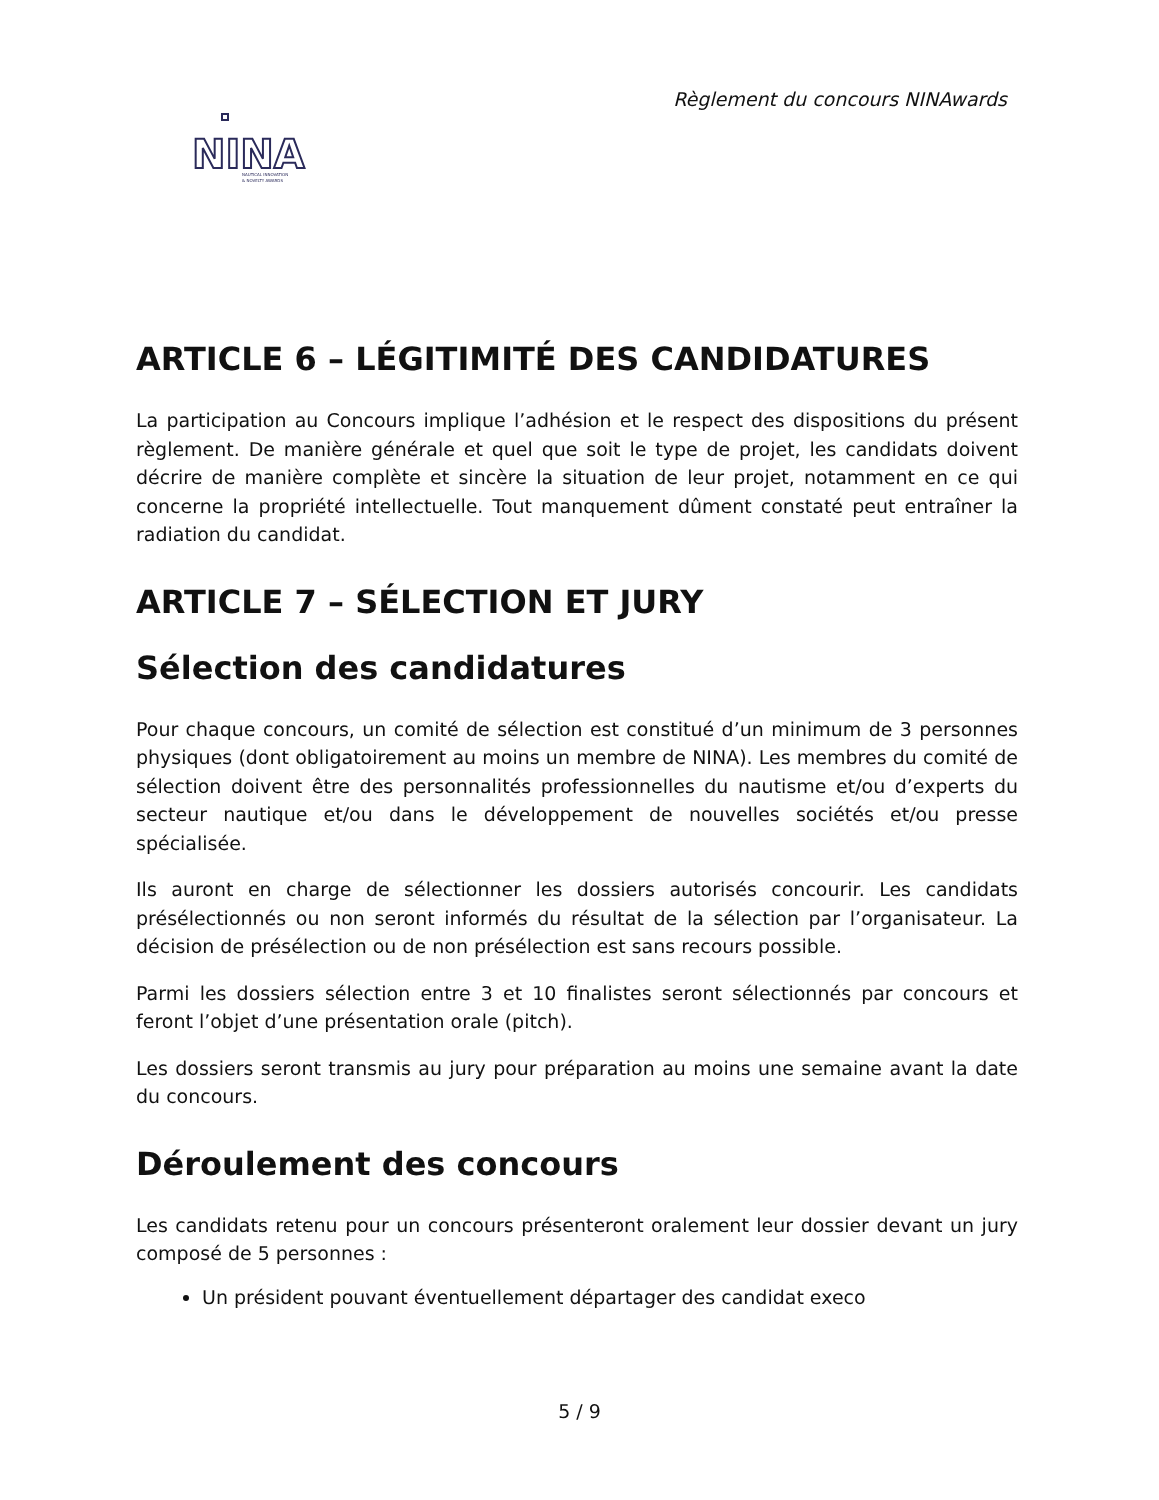Règlement du concours NINAwards
NINA
NAUTICAL INNOVATION
& NOVELTY AWARDS
ARTICLE 6 – LÉGITIMITÉ DES CANDIDATURES
La participation au Concours implique l’adhésion et le respect des dispositions du présent règlement. De manière générale et quel que soit le type de projet, les candidats doivent décrire de manière complète et sincère la situation de leur projet, notamment en ce qui concerne la propriété intellectuelle. Tout manquement dûment constaté peut entraîner la radiation du candidat.
ARTICLE 7 – SÉLECTION ET JURY
Sélection des candidatures
Pour chaque concours, un comité de sélection est constitué d’un minimum de 3 personnes physiques (dont obligatoirement au moins un membre de NINA). Les membres du comité de sélection doivent être des personnalités professionnelles du nautisme et/ou d’experts du secteur nautique et/ou dans le développement de nouvelles sociétés et/ou presse spécialisée.
Ils auront en charge de sélectionner les dossiers autorisés concourir. Les candidats présélectionnés ou non seront informés du résultat de la sélection par l’organisateur. La décision de présélection ou de non présélection est sans recours possible.
Parmi les dossiers sélection entre 3 et 10 finalistes seront sélectionnés par concours et feront l’objet d’une présentation orale (pitch).
Les dossiers seront transmis au jury pour préparation au moins une semaine avant la date du concours.
Déroulement des concours
Les candidats retenu pour un concours présenteront oralement leur dossier devant un jury composé de 5 personnes :
Un président pouvant éventuellement départager des candidat execo
5 / 9